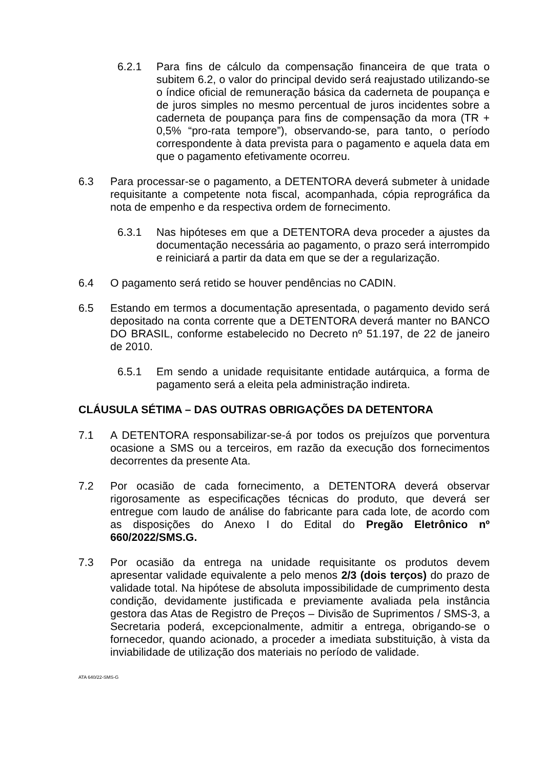6.2.1 Para fins de cálculo da compensação financeira de que trata o subitem 6.2, o valor do principal devido será reajustado utilizando-se o índice oficial de remuneração básica da caderneta de poupança e de juros simples no mesmo percentual de juros incidentes sobre a caderneta de poupança para fins de compensação da mora (TR + 0,5% “pro-rata tempore”), observando-se, para tanto, o período correspondente à data prevista para o pagamento e aquela data em que o pagamento efetivamente ocorreu.
6.3 Para processar-se o pagamento, a DETENTORA deverá submeter à unidade requisitante a competente nota fiscal, acompanhada, cópia reprográfica da nota de empenho e da respectiva ordem de fornecimento.
6.3.1 Nas hipóteses em que a DETENTORA deva proceder a ajustes da documentação necessária ao pagamento, o prazo será interrompido e reiniciará a partir da data em que se der a regularização.
6.4 O pagamento será retido se houver pendências no CADIN.
6.5 Estando em termos a documentação apresentada, o pagamento devido será depositado na conta corrente que a DETENTORA deverá manter no BANCO DO BRASIL, conforme estabelecido no Decreto nº 51.197, de 22 de janeiro de 2010.
6.5.1 Em sendo a unidade requisitante entidade autárquica, a forma de pagamento será a eleita pela administração indireta.
CLÁUSULA SÉTIMA – DAS OUTRAS OBRIGAÇÕES DA DETENTORA
7.1 A DETENTORA responsabilizar-se-á por todos os prejuízos que porventura ocasione a SMS ou a terceiros, em razão da execução dos fornecimentos decorrentes da presente Ata.
7.2 Por ocasião de cada fornecimento, a DETENTORA deverá observar rigorosamente as especificações técnicas do produto, que deverá ser entregue com laudo de análise do fabricante para cada lote, de acordo com as disposições do Anexo I do Edital do Pregão Eletrônico nº 660/2022/SMS.G.
7.3 Por ocasião da entrega na unidade requisitante os produtos devem apresentar validade equivalente a pelo menos 2/3 (dois terços) do prazo de validade total. Na hipótese de absoluta impossibilidade de cumprimento desta condição, devidamente justificada e previamente avaliada pela instância gestora das Atas de Registro de Preços – Divisão de Suprimentos / SMS-3, a Secretaria poderá, excepcionalmente, admitir a entrega, obrigando-se o fornecedor, quando acionado, a proceder a imediata substituição, à vista da inviabilidade de utilização dos materiais no período de validade.
ATA 640/22-SMS-G